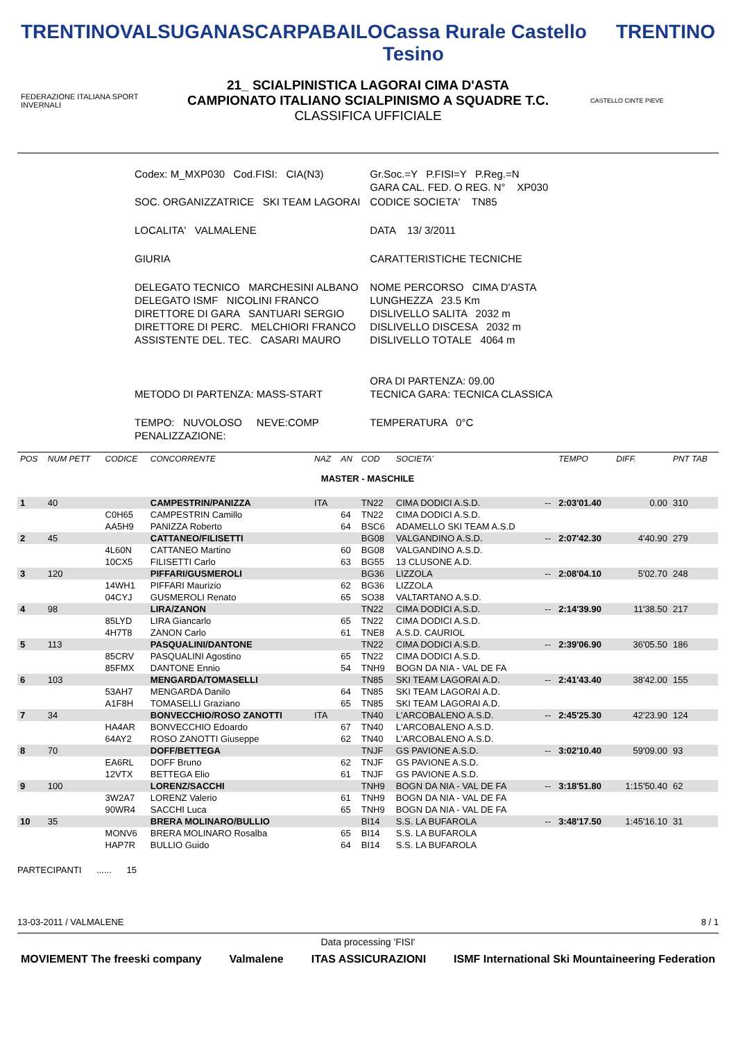TRENTINO VALSUGANA SCARPA BAILO Cassa Rurale Castello Tesino TRENTINO
FEDERAZIONE ITALIANA SPORT INVERNALI
21_ SCIALPINISTICA LAGORAI CIMA D'ASTA
CAMPIONATO ITALIANO SCIALPINISMO A SQUADRE T.C.
CLASSIFICA UFFICIALE
CASTELLO CINTE PIEVE
| Codex: M_MXP030 Cod.FISI: CIA(N3) | Gr.Soc.=Y P.FISI=Y P.Reg.=N GARA CAL. FED. O REG. N° XP030 |
| SOC. ORGANIZZATRICE SKI TEAM LAGORAI | CODICE SOCIETA' TN85 |
| LOCALITA' VALMALENE | DATA 13/ 3/2011 |
| GIURIA | CARATTERISTICHE TECNICHE |
| DELEGATO TECNICO MARCHESINI ALBANO DELEGATO ISMF NICOLINI FRANCO DIRETTORE DI GARA SANTUARI SERGIO DIRETTORE DI PERC. MELCHIORI FRANCO ASSISTENTE DEL. TEC. CASARI MAURO | NOME PERCORSO CIMA D'ASTA LUNGHEZZA 23.5 Km DISLIVELLO SALITA 2032 m DISLIVELLO DISCESA 2032 m DISLIVELLO TOTALE 4064 m |
| METODO DI PARTENZA: MASS-START | ORA DI PARTENZA: 09.00 TECNICA GARA: TECNICA CLASSICA |
| TEMPO: NUVOLOSO NEVE:COMP PENALIZZAZIONE: | TEMPERATURA 0°C |
| POS | NUM PETT | CODICE | CONCORRENTE | NAZ | AN | COD | SOCIETA' | | TEMPO | DIFF. | PNT TAB |
| MASTER - MASCHILE | | | | | | | | | | | |
| 1 | 40 | | CAMPESTRIN/PANIZZA | ITA | | TN22 | CIMA DODICI A.S.D. | -- | 2:03'01.40 | 0.00 | 310 |
| | | C0H65 | CAMPESTRIN Camillo | | 64 | TN22 | CIMA DODICI A.S.D. | | | | |
| | | AA5H9 | PANIZZA Roberto | | 64 | BSC6 | ADAMELLO SKI TEAM A.S.D | | | | |
| 2 | 45 | | CATTANEO/FILISETTI | | | BG08 | VALGANDINO A.S.D. | -- | 2:07'42.30 | 4'40.90 | 279 |
| | | 4L60N | CATTANEO Martino | | 60 | BG08 | VALGANDINO A.S.D. | | | | |
| | | 10CX5 | FILISETTI Carlo | | 63 | BG55 | 13 CLUSONE A.D. | | | | |
| 3 | 120 | | PIFFARI/GUSMEROLI | | | BG36 | LIZZOLA | -- | 2:08'04.10 | 5'02.70 | 248 |
| | | 14WH1 | PIFFARI Maurizio | | 62 | BG36 | LIZZOLA | | | | |
| | | 04CYJ | GUSMEROLI Renato | | 65 | SO38 | VALTARTANO A.S.D. | | | | |
| 4 | 98 | | LIRA/ZANON | | | TN22 | CIMA DODICI A.S.D. | -- | 2:14'39.90 | 11'38.50 | 217 |
| | | 85LYD | LIRA Giancarlo | | 65 | TN22 | CIMA DODICI A.S.D. | | | | |
| | | 4H7T8 | ZANON Carlo | | 61 | TNE8 | A.S.D. CAURIOL | | | | |
| 5 | 113 | | PASQUALINI/DANTONE | | | TN22 | CIMA DODICI A.S.D. | -- | 2:39'06.90 | 36'05.50 | 186 |
| | | 85CRV | PASQUALINI Agostino | | 65 | TN22 | CIMA DODICI A.S.D. | | | | |
| | | 85FMX | DANTONE Ennio | | 54 | TNH9 | BOGN DA NIA - VAL DE FA | | | | |
| 6 | 103 | | MENGARDA/TOMASELLI | | | TN85 | SKI TEAM LAGORAI A.D. | -- | 2:41'43.40 | 38'42.00 | 155 |
| | | 53AH7 | MENGARDA Danilo | | 64 | TN85 | SKI TEAM LAGORAI A.D. | | | | |
| | | A1F8H | TOMASELLI Graziano | | 65 | TN85 | SKI TEAM LAGORAI A.D. | | | | |
| 7 | 34 | | BONVECCHIO/ROSO ZANOTTI | ITA | | TN40 | L'ARCOBALENO A.S.D. | -- | 2:45'25.30 | 42'23.90 | 124 |
| | | HA4AR | BONVECCHIO Edoardo | | 67 | TN40 | L'ARCOBALENO A.S.D. | | | | |
| | | 64AY2 | ROSO ZANOTTI Giuseppe | | 62 | TN40 | L'ARCOBALENO A.S.D. | | | | |
| 8 | 70 | | DOFF/BETTEGA | | | TNJF | GS PAVIONE A.S.D. | -- | 3:02'10.40 | 59'09.00 | 93 |
| | | EA6RL | DOFF Bruno | | 62 | TNJF | GS PAVIONE A.S.D. | | | | |
| | | 12VTX | BETTEGA Elio | | 61 | TNJF | GS PAVIONE A.S.D. | | | | |
| 9 | 100 | | LORENZ/SACCHI | | | TNH9 | BOGN DA NIA - VAL DE FA | -- | 3:18'51.80 | 1:15'50.40 | 62 |
| | | 3W2A7 | LORENZ Valerio | | 61 | TNH9 | BOGN DA NIA - VAL DE FA | | | | |
| | | 90WR4 | SACCHI Luca | | 65 | TNH9 | BOGN DA NIA - VAL DE FA | | | | |
| 10 | 35 | | BRERA MOLINARO/BULLIO | | | BI14 | S.S. LA BUFAROLA | -- | 3:48'17.50 | 1:45'16.10 | 31 |
| | | MONV6 | BRERA MOLINARO Rosalba | | 65 | BI14 | S.S. LA BUFAROLA | | | | |
| | | HAP7R | BULLIO Guido | | 64 | BI14 | S.S. LA BUFAROLA | | | | |
PARTECIPANTI ...... 15
13-03-2011 / VALMALENE 8 / 1
Data processing 'FISI'
MOVIEMENT The freeski company Valmalene ITAS ASSICURAZIONI ISMF International Ski Mountaineering Federation